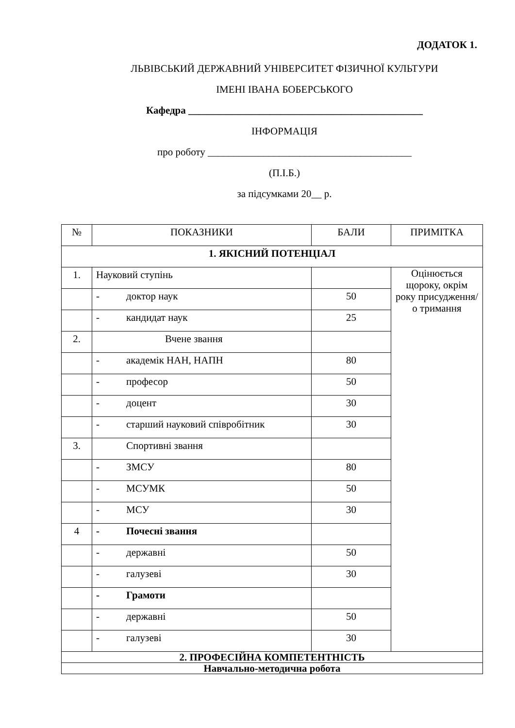ДОДАТОК 1.
ЛЬВІВСЬКИЙ ДЕРЖАВНИЙ УНІВЕРСИТЕТ ФІЗИЧНОЇ КУЛЬТУРИ
ІМЕНІ ІВАНА БОБЕРСЬКОГО
Кафедра ______________________________________________
ІНФОРМАЦІЯ
про роботу ________________________________________
(П.І.Б.)
за підсумками 20__ р.
| № | ПОКАЗНИКИ | БАЛИ | ПРИМІТКА |
| --- | --- | --- | --- |
| 1. ЯКІСНИЙ ПОТЕНЦІАЛ | | | |
| 1. | Науковий ступінь | | Оцінюється щороку, окрім року присудження/о тримання |
| | - доктор наук | 50 | |
| | - кандидат наук | 25 | |
| 2. | Вчене звання | | |
| | - академік НАН, НАПН | 80 | |
| | - професор | 50 | |
| | - доцент | 30 | |
| | - старший науковий співробітник | 30 | |
| 3. | Спортивні звання | | |
| | - ЗМСУ | 80 | |
| | - МСУМК | 50 | |
| | - МСУ | 30 | |
| 4 | - Почесні звання | | |
| | - державні | 50 | |
| | - галузеві | 30 | |
| | - Грамоти | | |
| | - державні | 50 | |
| | - галузеві | 30 | |
| 2. ПРОФЕСІЙНА КОМПЕТЕНТНІСТЬ | | | |
| Навчально-методична робота | | | |